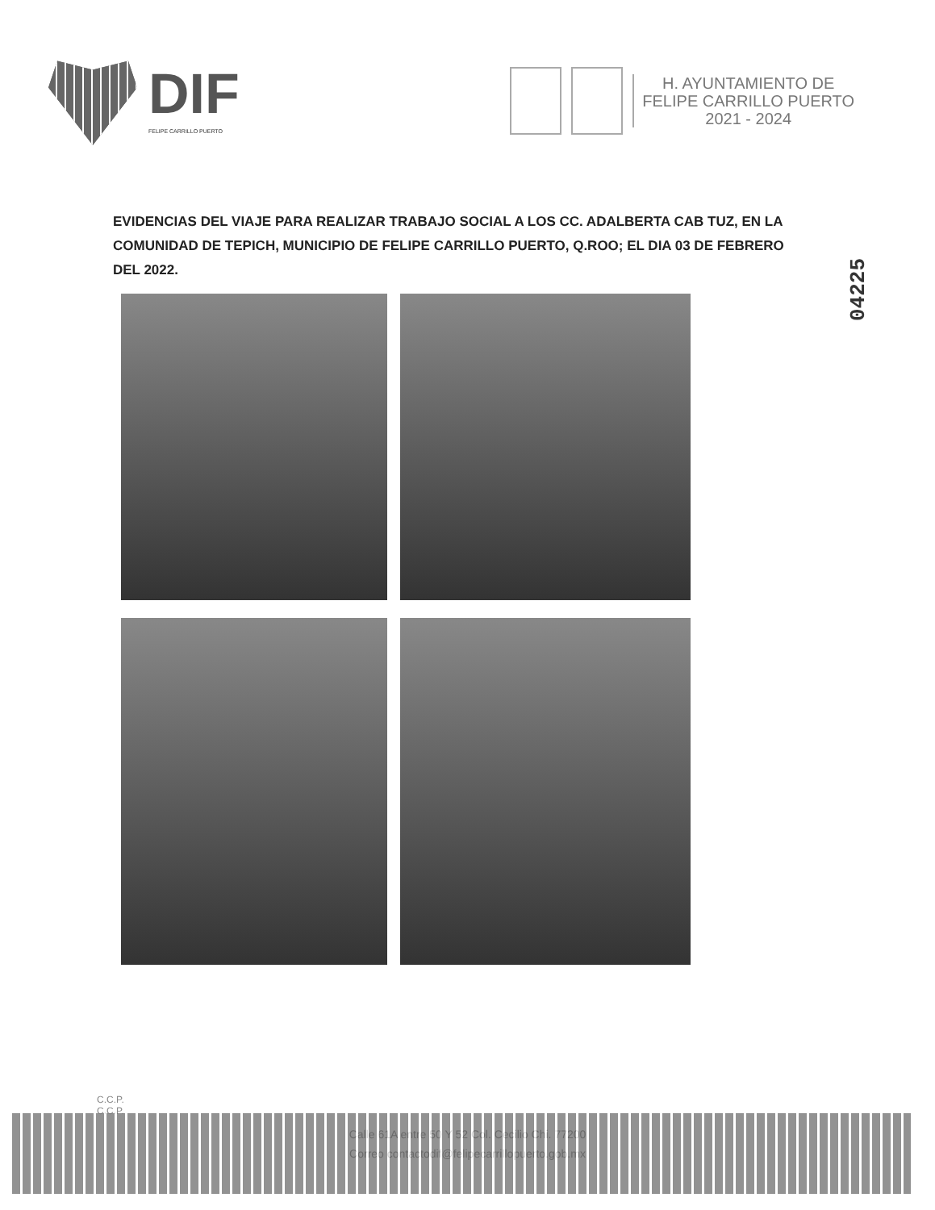DIF
FELIPE CARRILLO PUERTO
H. AYUNTAMIENTO DE
FELIPE CARRILLO PUERTO
2021 - 2024
EVIDENCIAS DEL VIAJE PARA REALIZAR TRABAJO SOCIAL A LOS CC. ADALBERTA CAB TUZ, EN LA COMUNIDAD DE TEPICH, MUNICIPIO DE FELIPE CARRILLO PUERTO, Q.ROO; EL DIA 03 DE FEBRERO DEL 2022.
04225
C.C.P.
C.C.P.
Calle 61A entre 50 Y 52 Col. Cecilio Chi. 77200
Correo contactodif@felipecarrillopuerto.gob.mx